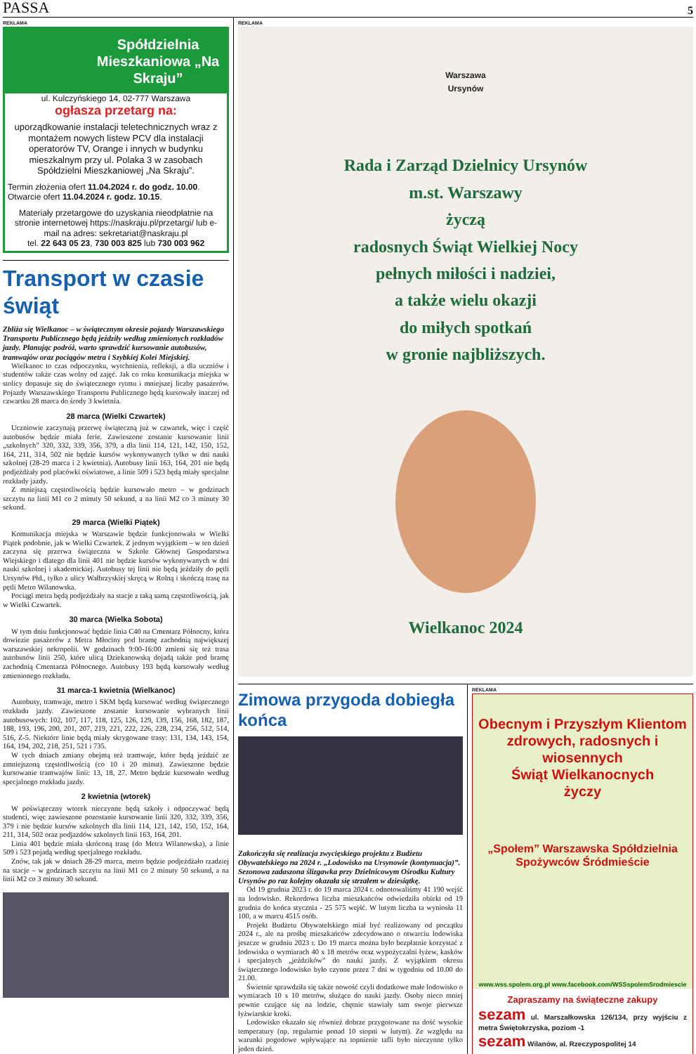PASSA 5
REKLAMA
Spółdzielnia Mieszkaniowa „Na Skraju”
ul. Kulczyńskiego 14, 02-777 Warszawa
ogłasza przetarg na:
uporządkowanie instalacji teletechnicznych wraz z montażem nowych listew PCV dla instalacji operatorów TV, Orange i innych w budynku mieszkalnym przy ul. Polaka 3 w zasobach Spółdzielni Mieszkaniowej „Na Skraju”.
Termin złożenia ofert 11.04.2024 r. do godz. 10.00.
Otwarcie ofert 11.04.2024 r. godz. 10.15.
Materiały przetargowe do uzyskania nieodpłatnie na stronie internetowej https://naskraju.pl/przetargi/ lub e-mail na adres: sekretariat@naskraju.pl
tel. 22 643 05 23, 730 003 825 lub 730 003 962
Transport w czasie świąt
Zbliża się Wielkanoc – w świątecznym okresie pojazdy Warszawskiego Transportu Publicznego będą jeździły według zmienionych rozkładów jazdy. Planując podróż, warto sprawdzić kursowanie autobusów, tramwajów oraz pociągów metra i Szybkiej Kolei Miejskiej.
Wielkanoc to czas odpoczynku, wytchnienia, refleksji, a dla uczniów i studentów także czas wolny od zajęć. Jak co roku komunikacja miejska w stolicy dopasuje się do świątecznego rytmu i mniejszej liczby pasażerów. Pojazdy Warszawskiego Transportu Publicznego będą kursowały inaczej od czwartku 28 marca do środy 3 kwietnia.
28 marca (Wielki Czwartek)
Uczniowie zaczynają przerwę świąteczną już w czwartek, więc i część autobusów będzie miała ferie. Zawieszone zostanie kursowanie linii „szkolnych” 320, 332, 339, 356, 379, a dla linii 114, 121, 142, 150, 152, 164, 211, 314, 502 nie będzie kursów wykonywanych tylko w dni nauki szkolnej (28-29 marca i 2 kwietnia). Autobusy linii 163, 164, 201 nie będą podjeżdżały pod placówki oświatowe, a linie 509 i 523 będą miały specjalne rozkłady jazdy.
Z mniejszą częstotliwością będzie kursowało metro – w godzinach szczytu na linii M1 co 2 minuty 50 sekund, a na linii M2 co 3 minuty 30 sekund.
29 marca (Wielki Piątek)
Komunikacja miejska w Warszawie będzie funkcjonowała w Wielki Piątek podobnie, jak w Wielki Czwartek. Z jednym wyjątkiem – w ten dzień zaczyna się przerwa świąteczna w Szkole Głównej Gospodarstwa Wiejskiego i dlatego dla linii 401 nie będzie kursów wykonywanych w dni nauki szkolnej i akademickiej. Autobusy tej linii nie będą jeździły do pętli Ursynów Płd., tylko z ulicy Wałbrzyskiej skręcą w Rolną i skończą trasę na pętli Metro Wilanowska.
Pociągi metra będą podjeżdżały na stacje z taką samą częstotliwością, jak w Wielki Czwartek.
30 marca (Wielka Sobota)
W tym dniu funkcjonować będzie linia C40 na Cmentarz Północny, która dowiezie pasażerów z Metra Młociny pod bramę zachodnią największej warszawskiej nekropolii. W godzinach 9:00-16:00 zmieni się też trasa autobusów linii 250, które ulicą Dziekanowską dojadą także pod bramę zachodnią Cmentarza Północnego. Autobusy 193 będą kursowały według zmienionego rozkładu.
31 marca-1 kwietnia (Wielkanoc)
Autobusy, tramwaje, metro i SKM będą kursować według świątecznego rozkładu jazdy. Zawieszone zostanie kursowanie wybranych linii autobusowych: 102, 107, 117, 118, 125, 126, 129, 139, 156, 168, 182, 187, 188, 193, 196, 200, 201, 207, 219, 221, 222, 226, 228, 234, 256, 512, 514, 516, Z-5. Niektóre linie będą miały skrygowane trasy: 131, 134, 143, 154, 164, 194, 202, 218, 251, 521 i 735.
W tych dniach zmiany obejmą też tramwaje, które będą jeździć ze zmniejszoną częstotliwością (co 10 i 20 minut). Zawieszone będzie kursowanie tramwajów linii: 13, 18, 27. Metro będzie kursowało według specjalnego rozkładu jazdy.
2 kwietnia (wtorek)
W poświąteczny wtorek nieczynne będą szkoły i odpoczywać będą studenci, więc zawieszone pozostanie kursowanie linii 320, 332, 339, 356, 379 i nie będzie kursów szkolnych dla linii 114, 121, 142, 150, 152, 164, 211, 314, 502 oraz podjazdów szkolnych linii 163, 164, 201.
Linia 401 będzie miała skróconą trasę (do Metra Wilanowska), a linie 509 i 523 pojadą według specjalnego rozkładu.
Znów, tak jak w dniach 28-29 marca, metro będzie podjeżdżało rzadziej na stacje – w godzinach szczytu na linii M1 co 2 minuty 50 sekund, a na linii M2 co 3 minuty 30 sekund.
REKLAMA
Warszawa
Ursynów
Rada i Zarząd Dzielnicy Ursynów
m.st. Warszawy
życzą
radosnych Świąt Wielkiej Nocy
pełnych miłości i nadziei,
a także wielu okazji
do miłych spotkań
w gronie najbliższych.
Wielkanoc 2024
Zimowa przygoda dobiegła końca
Zakończyła się realizacja zwycięskiego projektu z Budżetu Obywatelskiego na 2024 r. „Lodowisko na Ursynowie (kontynuacja)”. Sezonowa zadaszona ślizgawka przy Dzielnicowym Ośrodku Kultury Ursynów po raz kolejny okazała się strzałem w dziesiątkę.
Od 19 grudnia 2023 r. do 19 marca 2024 r. odnotowaliśmy 41 190 wejść na lodowisko. Rekordowa liczba mieszkańców odwiedziła obiekt od 19 grudnia do końca stycznia - 25 575 wejść. W lutym liczba ta wyniosła 11 100, a w marcu 4515 osób.
Projekt Budżetu Obywatelskiego miał być realizowany od początku 2024 r., ale na prośbę mieszkańców zdecydowano o otwarciu lodowiska jeszcze w grudniu 2023 r. Do 19 marca można było bezpłatnie korzystać z lodowiska o wymiarach 40 x 18 metrów oraz wypożyczalni łyżew, kasków i specjalnych „jeździków” do nauki jazdy. Z wyjątkiem okresu świątecznego lodowisko było czynne przez 7 dni w tygodniu od 10.00 do 21.00.
Świetnie sprawdziła się także nowość czyli dodatkowe małe lodowisko o wymiarach 10 x 10 metrów, służące do nauki jazdy. Osoby nieco mniej pewnie czujące się na lodzie, chętnie stawiały tam swoje pierwsze łyżwiarskie kroki.
Lodowisko okazało się również dobrze przygotowane na dość wysokie temperatury (np. regularnie ponad 10 stopni w lutym). Ze względu na warunki pogodowe wpływające na topnienie tafli było nieczynne tylko jeden dzień.
REKLAMA
Obecnym i Przyszłym Klientom
zdrowych, radosnych i wiosennych
Świąt Wielkanocnych
życzy
„Społem” Warszawska Spółdzielnia Spożywców Śródmieście
www.wss.spolem.org.pl www.facebook.com/WSSspolemSrodmiescie
Zapraszamy na świąteczne zakupy
sezam ul. Marszałkowska 126/134, przy wyjściu z metra Świętokrzyska, poziom -1
sezam Wilanów, al. Rzeczypospolitej 14